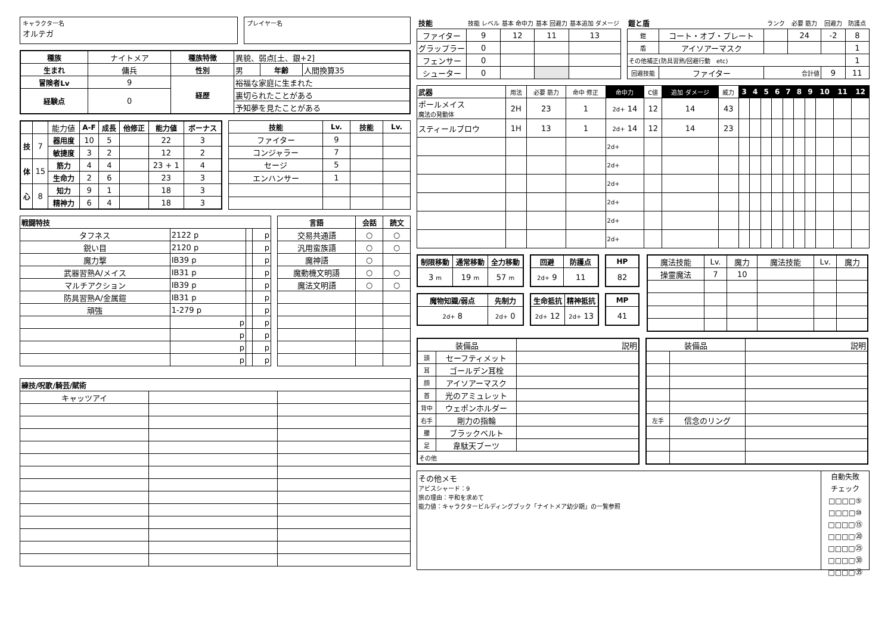キャラクター名
オルテガ
プレイヤー名
| 種族 | ナイトメア | 種族特徴 | 異貌、弱点[土、銀+2] | | |
| 生まれ | 傭兵 | 性別 | 男 | 年齢 | 人間換算35 |
| 冒険者Lv | 9 | 経歴 | 裕福な家庭に生まれた | | |
| 経験点 | 0 | | 裏切られたことがある | | |
| | | | 予知夢を見たことがある | | |
| | | 能力値 | A-F | 成長 | 他修正 | 能力値 | ボーナス |
| 技 | 7 | 器用度 | 10 | 5 | | 22 | 3 |
| | | 敏捷度 | 3 | 2 | | 12 | 2 |
| 体 | 15 | 筋力 | 4 | 4 | | 23 + 1 | 4 |
| | | 生命力 | 2 | 6 | | 23 | 3 |
| 心 | 8 | 知力 | 9 | 1 | | 18 | 3 |
| | | 精神力 | 6 | 4 | | 18 | 3 |
| 技能 | Lv. | 技能 | Lv. |
| --- | --- | --- | --- |
| ファイター | 9 | | |
| コンジャラー | 7 | | |
| セージ | 5 | | |
| エンハンサー | 1 | | |
| 戦闘特技 | | | |
| --- | --- | --- | --- |
| タフネス | 2122 p | | p |
| 鋭い目 | 2120 p | | p |
| 魔力撃 | IB39 p | | p |
| 武器習熟A/メイス | IB31 p | | p |
| マルチアクション | IB39 p | | p |
| 防具習熟A/金属鎧 | IB31 p | | p |
| 頑強 | 1-279 p | | p |
| | p | | p |
| | p | | p |
| | p | | p |
| | p | | p |
| 言語 | 会話 | 読文 |
| --- | --- | --- |
| 交易共通語 | ○ | ○ |
| 汎用蛮族語 | ○ | ○ |
| 魔神語 | ○ | |
| 魔動機文明語 | ○ | ○ |
| 魔法文明語 | ○ | ○ |
| 練技/呪歌/騎芸/賦術 | | |
| --- | --- | --- |
| キャッツアイ | | |
| 技能 | 技能 レベル | 基本 命中力 | 基本 回避力 | 基本追加 ダメージ |
| ファイター | 9 | 12 | 11 | 13 |
| グラップラー | 0 | | | |
| フェンサー | 0 | | | |
| シューター | 0 | | | |
| 鎧と盾 | | ランク | 必要 筋力 | 回避力 | 防護点 |
| 鎧 | コート・オブ・プレート | | 24 | -2 | 8 |
| 盾 | アイソアーマスク | | | | 1 |
| その他補正(防具習熟/回避行動 etc) | | | | | 1 |
| 回避技能 | ファイター | 合計値 | | 9 | 11 |
| 武器 | 用法 | 必要 筋力 | 命中 修正 | 命中力 | C値 | 追加 ダメージ | 威力 | 3 | 4 | 5 | 6 | 7 | 8 | 9 | 10 | 11 | 12 |
| ポールメイス 魔法の発動体 | 2H | 23 | 1 | 2d+ 14 | 12 | 14 | 43 | | | | | | | | | | |
| スティールブロウ | 1H | 13 | 1 | 2d+ 14 | 12 | 14 | 23 | | | | | | | | | | |
| | | | | 2d+ | | | | | | | | | | | | | |
| | | | | 2d+ | | | | | | | | | | | | | |
| | | | | 2d+ | | | | | | | | | | | | | |
| | | | | 2d+ | | | | | | | | | | | | | |
| | | | | 2d+ | | | | | | | | | | | | | |
| | | | | 2d+ | | | | | | | | | | | | | |
| 制限移動 | 通常移動 | 全力移動 |
| --- | --- | --- |
| 3 m | 19 m | 57 m |
| 回避 | 防護点 |
| --- | --- |
| 2d+ 9 | 11 |
| HP |
| --- |
| 82 |
| 魔物知識/弱点 | 先制力 |
| --- | --- |
| 2d+ 8 | 2d+ 0 |
| 生命抵抗 | 精神抵抗 |
| --- | --- |
| 2d+ 12 | 2d+ 13 |
| MP |
| --- |
| 41 |
| 魔法技能 | Lv. | 魔力 | 魔法技能 | Lv. | 魔力 |
| 操霊魔法 | 7 | 10 | | | |
| 装備品 | | 説明 |
| 頭 | セーフティメット | |
| 耳 | ゴールデン耳栓 | |
| 顔 | アイソアーマスク | |
| 首 | 光のアミュレット | |
| 背中 | ウェポンホルダー | |
| 右手 | 剛力の指輪 | |
| 腰 | ブラックベルト | |
| 足 | 韋駄天ブーツ | |
| その他 | | |
| 装備品 | | 説明 |
| 左手 | 信念のリング | |
その他メモ
アビスシャード：9
旅の理由：平和を求めて
能力値：キャラクタービルディングブック「ナイトメア幼少期」の一覧参照
自動失敗
チェック
□□□□⑤
□□□□⑩
□□□□⑮
□□□□⑳
□□□□㉕
□□□□㉚
□□□□㉟